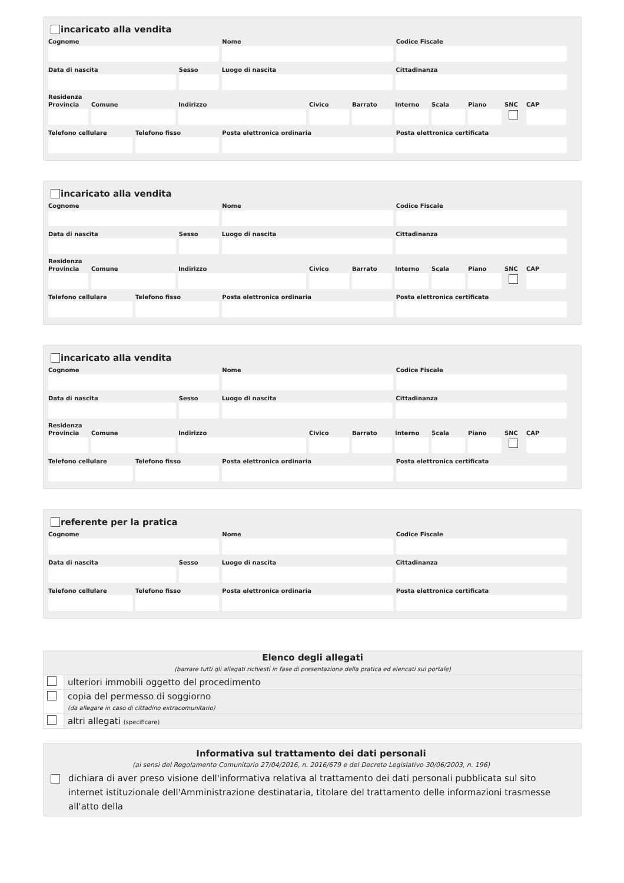incaricato alla vendita
Cognome Nome Codice Fiscale
Data di nascita Sesso Luogo di nascita Cittadinanza
Residenza
Provincia
Comune Indirizzo Civico Barrato Interno
Scala Piano SNC CAP
Telefono cellulare
Telefono fisso Posta elettronica ordinaria Posta elettronica certificata
incaricato alla vendita
Cognome Nome Codice Fiscale
Data di nascita Sesso Luogo di nascita Cittadinanza
Residenza
Provincia
Comune Indirizzo Civico Barrato Interno
Scala Piano SNC CAP
Telefono cellulare
Telefono fisso Posta elettronica ordinaria Posta elettronica certificata
incaricato alla vendita
Cognome Nome Codice Fiscale
Data di nascita Sesso Luogo di nascita Cittadinanza
Residenza
Provincia
Comune Indirizzo Civico Barrato Interno
Scala Piano SNC CAP
Telefono cellulare
Telefono fisso Posta elettronica ordinaria Posta elettronica certificata
referente per la pratica
Cognome Nome Codice Fiscale
Data di nascita Sesso Luogo di nascita Cittadinanza
Telefono cellulare
Telefono fisso Posta elettronica ordinaria Posta elettronica certificata
| Elenco degli allegati (barrare tutti gli allegati richiesti in fase di presentazione della pratica ed elencati sul portale) | |
| | ulteriori immobili oggetto del procedimento |
| | copia del permesso di soggiorno (da allegare in caso di cittadino extracomunitario) |
| | altri allegati (specificare) |
Informativa sul trattamento dei dati personali
(ai sensi del Regolamento Comunitario 27/04/2016, n. 2016/679 e del Decreto Legislativo 30/06/2003, n. 196)
dichiara di aver preso visione dell'informativa relativa al trattamento dei dati personali pubblicata sul sito internet istituzionale dell'Amministrazione destinataria, titolare del trattamento delle informazioni trasmesse all'atto della